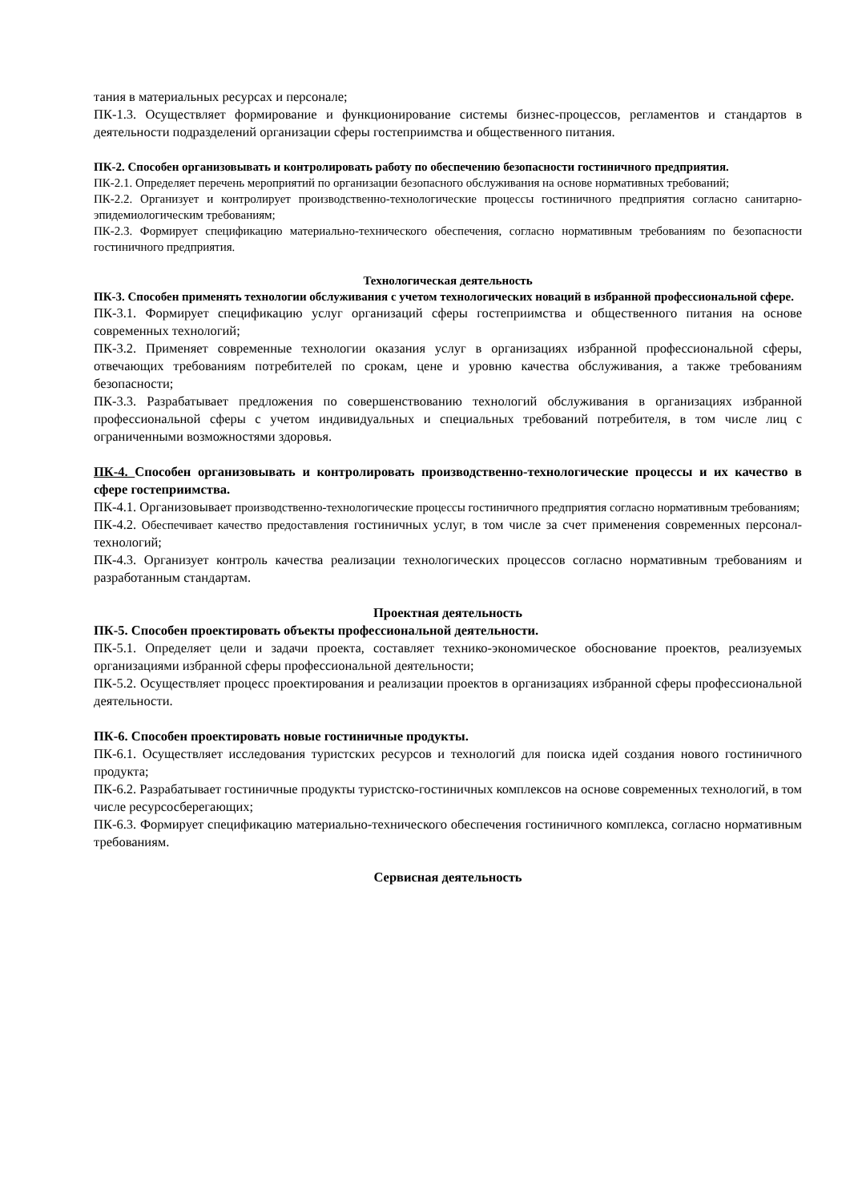тания в материальных ресурсах и персонале;
ПК-1.3. Осуществляет формирование и функционирование системы бизнес-процессов, регламентов и стандартов в деятельности подразделений организации сферы гостеприимства и общественного питания.
ПК-2. Способен организовывать и контролировать работу по обеспечению безопасности гостиничного предприятия.
ПК-2.1. Определяет перечень мероприятий по организации безопасного обслуживания на основе нормативных требований;
ПК-2.2. Организует и контролирует производственно-технологические процессы гостиничного предприятия согласно санитарно-эпидемиологическим требованиям;
ПК-2.3. Формирует спецификацию материально-технического обеспечения, согласно нормативным требованиям по безопасности гостиничного предприятия.
Технологическая деятельность
ПК-3. Способен применять технологии обслуживания с учетом технологических новаций в избранной профессиональной сфере.
ПК-3.1. Формирует спецификацию услуг организаций сферы гостеприимства и общественного питания на основе современных технологий;
ПК-3.2. Применяет современные технологии оказания услуг в организациях избранной профессиональной сферы, отвечающих требованиям потребителей по срокам, цене и уровню качества обслуживания, а также требованиям безопасности;
ПК-3.3. Разрабатывает предложения по совершенствованию технологий обслуживания в организациях избранной профессиональной сферы с учетом индивидуальных и специальных требований потребителя, в том числе лиц с ограниченными возможностями здоровья.
ПК-4. Способен организовывать и контролировать производственно-технологические процессы и их качество в сфере гостеприимства.
ПК-4.1. Организовывает производственно-технологические процессы гостиничного предприятия согласно нормативным требованиям;
ПК-4.2. Обеспечивает качество предоставления гостиничных услуг, в том числе за счет применения современных персонал-технологий;
ПК-4.3. Организует контроль качества реализации технологических процессов согласно нормативным требованиям и разработанным стандартам.
Проектная деятельность
ПК-5. Способен проектировать объекты профессиональной деятельности.
ПК-5.1. Определяет цели и задачи проекта, составляет технико-экономическое обоснование проектов, реализуемых организациями избранной сферы профессиональной деятельности;
ПК-5.2. Осуществляет процесс проектирования и реализации проектов в организациях избранной сферы профессиональной деятельности.
ПК-6. Способен проектировать новые гостиничные продукты.
ПК-6.1. Осуществляет исследования туристских ресурсов и технологий для поиска идей создания нового гостиничного продукта;
ПК-6.2. Разрабатывает гостиничные продукты туристско-гостиничных комплексов на основе современных технологий, в том числе ресурсосберегающих;
ПК-6.3. Формирует спецификацию материально-технического обеспечения гостиничного комплекса, согласно нормативным требованиям.
Сервисная деятельность